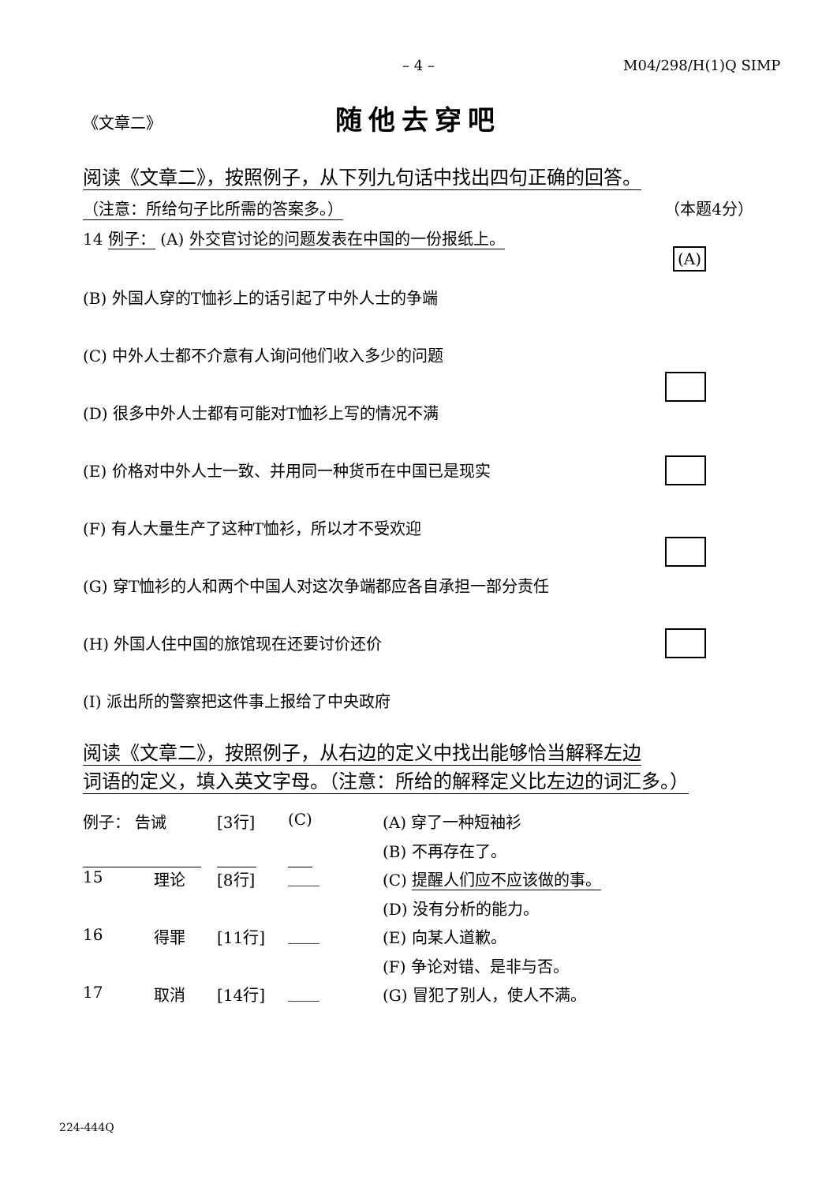– 4 – M04/298/H(1)Q SIMP
《文章二》 随他去穿吧
阅读《文章二》，按照例子，从下列九句话中找出四句正确的回答。
（注意：所给句子比所需的答案多。） （本题4分）
14 例子： (A) 外交官讨论的问题发表在中国的一份报纸上。
(A)
(B) 外国人穿的T恤衫上的话引起了中外人士的争端
(C) 中外人士都不介意有人询问他们收入多少的问题
(D) 很多中外人士都有可能对T恤衫上写的情况不满
(E) 价格对中外人士一致、并用同一种货币在中国已是现实
(F) 有人大量生产了这种T恤衫，所以才不受欢迎
(G) 穿T恤衫的人和两个中国人对这次争端都应各自承担一部分责任
(H) 外国人住中国的旅馆现在还要讨价还价
(I) 派出所的警察把这件事上报给了中央政府
阅读《文章二》，按照例子，从右边的定义中找出能够恰当解释左边
词语的定义，填入英文字母。（注意：所给的解释定义比左边的词汇多。）
例子： 告诫 [3行] (C)
15 理论 [8行] ____
16 得罪 [11行] ____
17 取消 [14行] ____
(A) 穿了一种短袖衫
(B) 不再存在了。
(C) 提醒人们应不应该做的事。
(D) 没有分析的能力。
(E) 向某人道歉。
(F) 争论对错、是非与否。
(G) 冒犯了别人，使人不满。
224-444Q